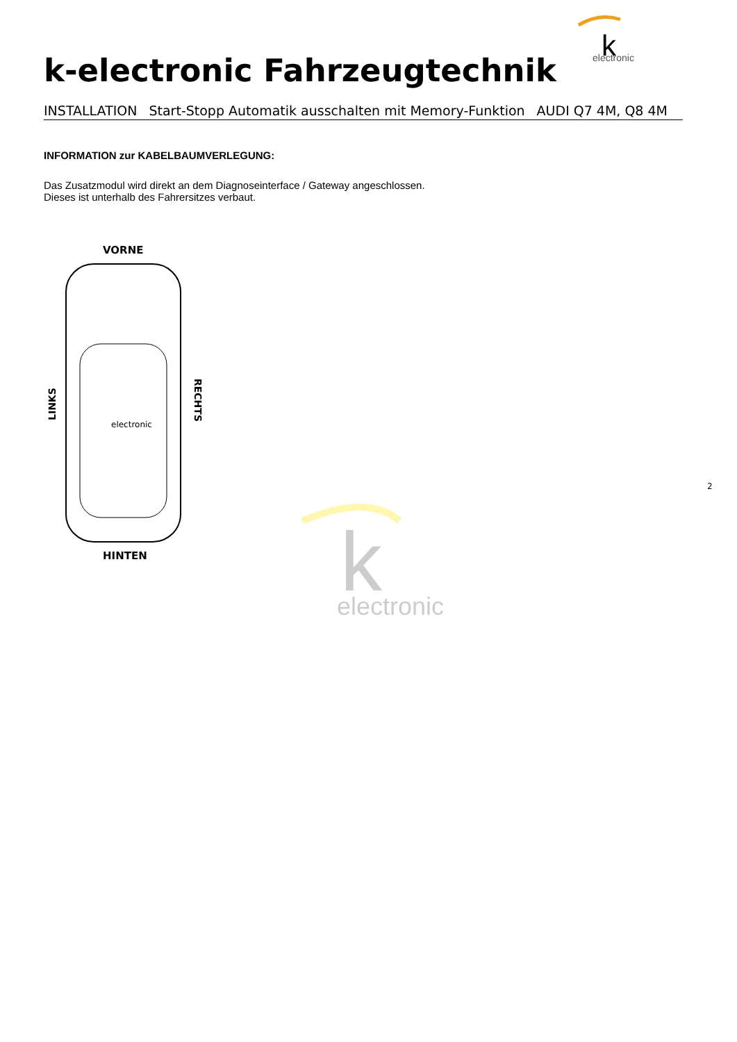k
electronic
k-electronic Fahrzeugtechnik
INSTALLATION Start-Stopp Automatik ausschalten mit Memory-Funktion AUDI Q7 4M, Q8 4M
INFORMATION zur KABELBAUMVERLEGUNG:
Das Zusatzmodul wird direkt an dem Diagnoseinterface / Gateway angeschlossen.
Dieses ist unterhalb des Fahrersitzes verbaut.
VORNE
HINTEN
LINKS
RECHTS
electronic
k
electronic
2